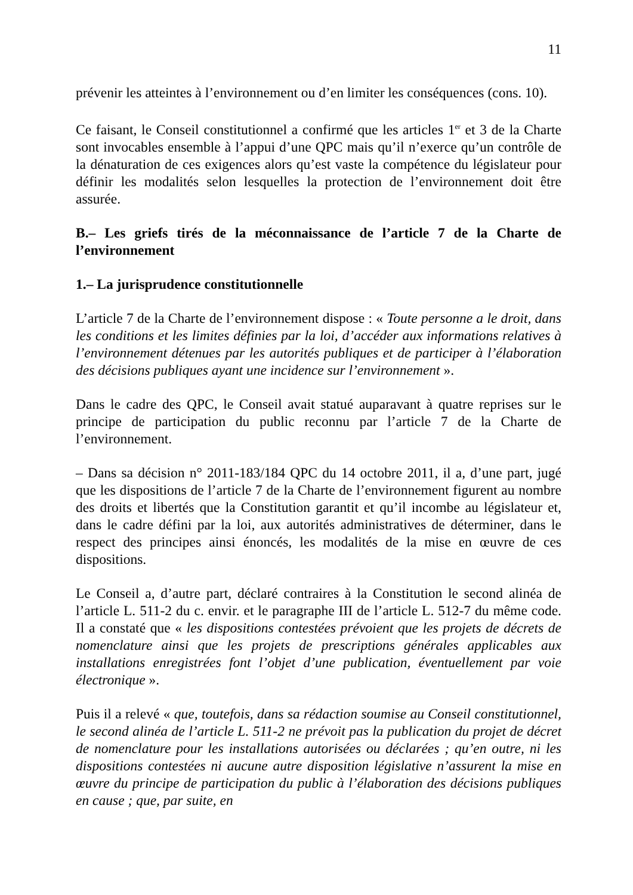11
prévenir les atteintes à l’environnement ou d’en limiter les conséquences (cons. 10).
Ce faisant, le Conseil constitutionnel a confirmé que les articles 1<sup>er</sup> et 3 de la Charte sont invocables ensemble à l’appui d’une QPC mais qu’il n’exerce qu’un contrôle de la dénaturation de ces exigences alors qu’est vaste la compétence du législateur pour définir les modalités selon lesquelles la protection de l’environnement doit être assurée.
B.– Les griefs tirés de la méconnaissance de l’article 7 de la Charte de l’environnement
1.– La jurisprudence constitutionnelle
L’article 7 de la Charte de l’environnement dispose : « Toute personne a le droit, dans les conditions et les limites définies par la loi, d’accéder aux informations relatives à l’environnement détenues par les autorités publiques et de participer à l’élaboration des décisions publiques ayant une incidence sur l’environnement ».
Dans le cadre des QPC, le Conseil avait statué auparavant à quatre reprises sur le principe de participation du public reconnu par l’article 7 de la Charte de l’environnement.
– Dans sa décision n° 2011-183/184 QPC du 14 octobre 2011, il a, d’une part, jugé que les dispositions de l’article 7 de la Charte de l’environnement figurent au nombre des droits et libertés que la Constitution garantit et qu’il incombe au législateur et, dans le cadre défini par la loi, aux autorités administratives de déterminer, dans le respect des principes ainsi énoncés, les modalités de la mise en œuvre de ces dispositions.
Le Conseil a, d’autre part, déclaré contraires à la Constitution le second alinéa de l’article L. 511-2 du c. envir. et le paragraphe III de l’article L. 512-7 du même code. Il a constaté que « les dispositions contestées prévoient que les projets de décrets de nomenclature ainsi que les projets de prescriptions générales applicables aux installations enregistrées font l’objet d’une publication, éventuellement par voie électronique ».
Puis il a relevé « que, toutefois, dans sa rédaction soumise au Conseil constitutionnel, le second alinéa de l’article L. 511-2 ne prévoit pas la publication du projet de décret de nomenclature pour les installations autorisées ou déclarées ; qu’en outre, ni les dispositions contestées ni aucune autre disposition législative n’assurent la mise en œuvre du principe de participation du public à l’élaboration des décisions publiques en cause ; que, par suite, en